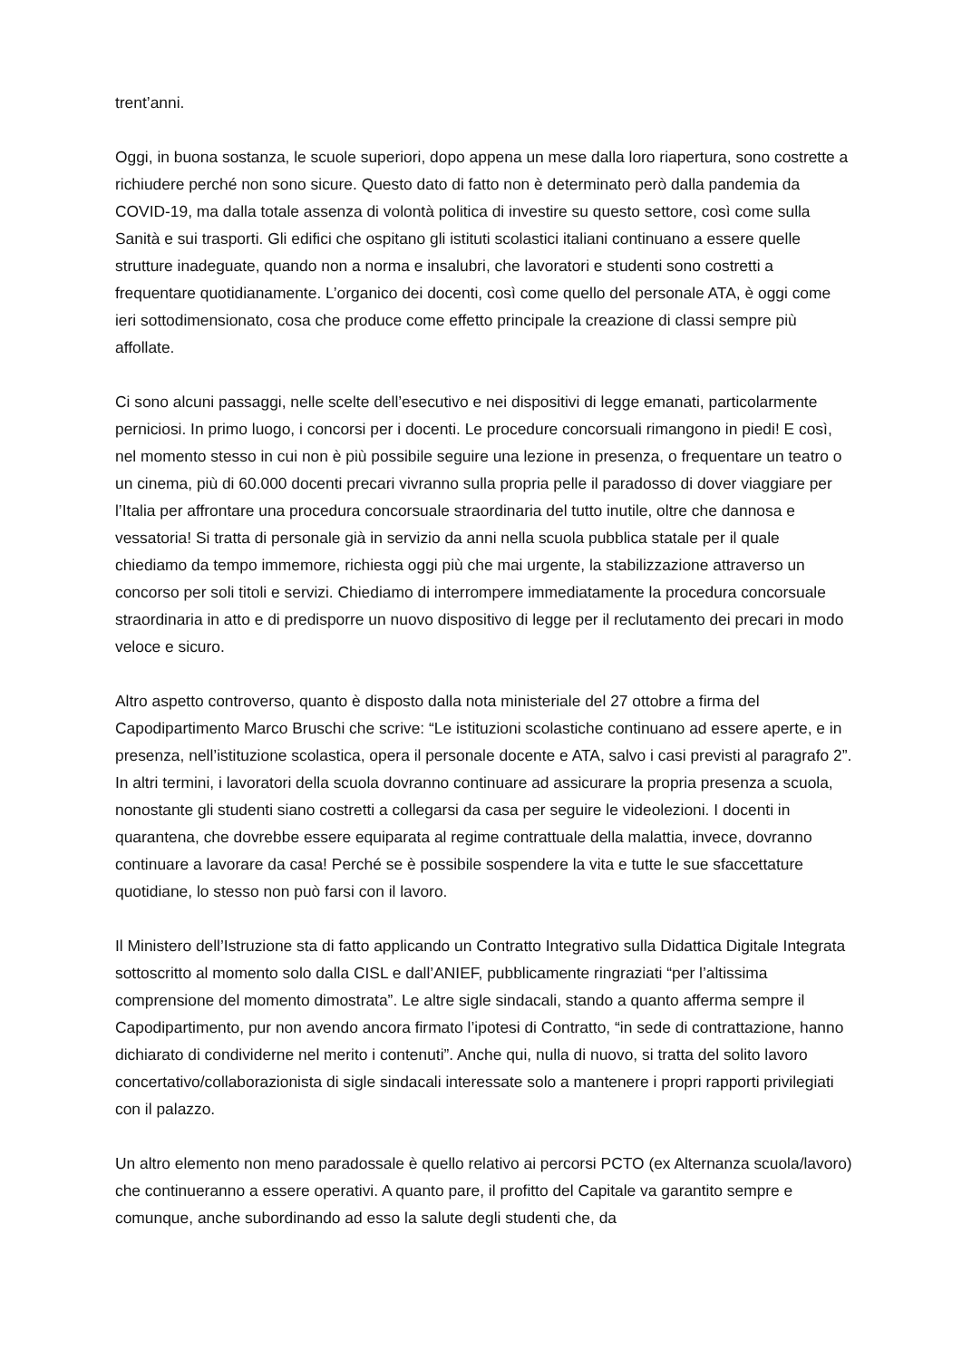trent’anni.
Oggi, in buona sostanza, le scuole superiori, dopo appena un mese dalla loro riapertura, sono costrette a richiudere perché non sono sicure. Questo dato di fatto non è determinato però dalla pandemia da COVID-19, ma dalla totale assenza di volontà politica di investire su questo settore, così come sulla Sanità e sui trasporti. Gli edifici che ospitano gli istituti scolastici italiani continuano a essere quelle strutture inadeguate, quando non a norma e insalubri, che lavoratori e studenti sono costretti a frequentare quotidianamente. L’organico dei docenti, così come quello del personale ATA, è oggi come ieri sottodimensionato, cosa che produce come effetto principale la creazione di classi sempre più affollate.
Ci sono alcuni passaggi, nelle scelte dell’esecutivo e nei dispositivi di legge emanati, particolarmente perniciosi. In primo luogo, i concorsi per i docenti. Le procedure concorsuali rimangono in piedi! E così, nel momento stesso in cui non è più possibile seguire una lezione in presenza, o frequentare un teatro o un cinema, più di 60.000 docenti precari vivranno sulla propria pelle il paradosso di dover viaggiare per l’Italia per affrontare una procedura concorsuale straordinaria del tutto inutile, oltre che dannosa e vessatoria! Si tratta di personale già in servizio da anni nella scuola pubblica statale per il quale chiediamo da tempo immemore, richiesta oggi più che mai urgente, la stabilizzazione attraverso un concorso per soli titoli e servizi. Chiediamo di interrompere immediatamente la procedura concorsuale straordinaria in atto e di predisporre un nuovo dispositivo di legge per il reclutamento dei precari in modo veloce e sicuro.
Altro aspetto controverso, quanto è disposto dalla nota ministeriale del 27 ottobre a firma del Capodipartimento Marco Bruschi che scrive: “Le istituzioni scolastiche continuano ad essere aperte, e in presenza, nell’istituzione scolastica, opera il personale docente e ATA, salvo i casi previsti al paragrafo 2”. In altri termini, i lavoratori della scuola dovranno continuare ad assicurare la propria presenza a scuola, nonostante gli studenti siano costretti a collegarsi da casa per seguire le videolezioni. I docenti in quarantena, che dovrebbe essere equiparata al regime contrattuale della malattia, invece, dovranno continuare a lavorare da casa! Perché se è possibile sospendere la vita e tutte le sue sfaccettature quotidiane, lo stesso non può farsi con il lavoro.
Il Ministero dell’Istruzione sta di fatto applicando un Contratto Integrativo sulla Didattica Digitale Integrata sottoscritto al momento solo dalla CISL e dall’ANIEF, pubblicamente ringraziati “per l’altissima comprensione del momento dimostrata”. Le altre sigle sindacali, stando a quanto afferma sempre il Capodipartimento, pur non avendo ancora firmato l’ipotesi di Contratto, “in sede di contrattazione, hanno dichiarato di condividerne nel merito i contenuti”. Anche qui, nulla di nuovo, si tratta del solito lavoro concertativo/collaborazionista di sigle sindacali interessate solo a mantenere i propri rapporti privilegiati con il palazzo.
Un altro elemento non meno paradossale è quello relativo ai percorsi PCTO (ex Alternanza scuola/lavoro) che continueranno a essere operativi. A quanto pare, il profitto del Capitale va garantito sempre e comunque, anche subordinando ad esso la salute degli studenti che, da